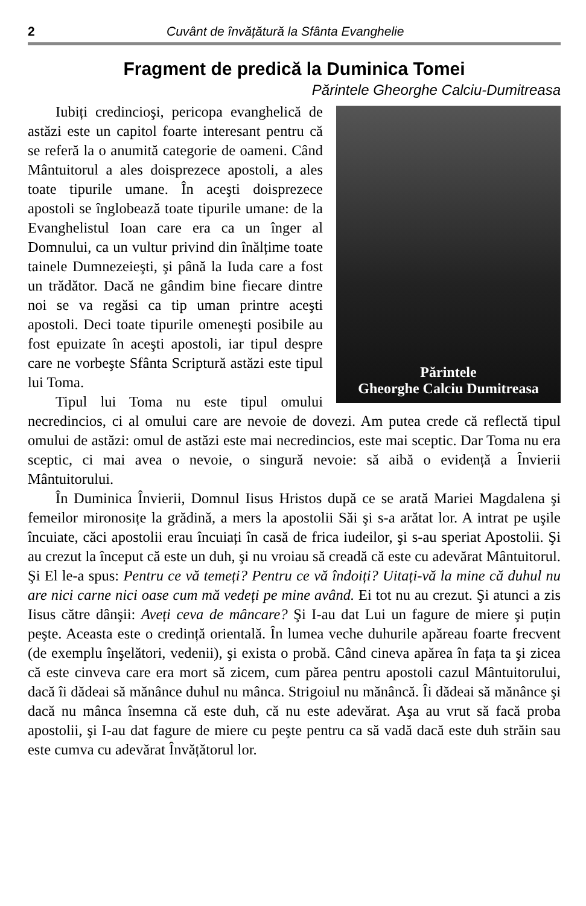2 Cuvânt de învățătură la Sfânta Evanghelie
Fragment de predică la Duminica Tomei
Părintele Gheorghe Calciu-Dumitreasa
Părintele
Gheorghe Calciu Dumitreasa
Iubiți credincioşi, pericopa evanghelică de astăzi este un capitol foarte interesant pentru că se referă la o anumită categorie de oameni. Când Mântuitorul a ales doisprezece apostoli, a ales toate tipurile umane. În aceşti doisprezece apostoli se înglobează toate tipurile umane: de la Evanghelistul Ioan care era ca un înger al Domnului, ca un vultur privind din înălțime toate tainele Dumnezeieşti, şi până la Iuda care a fost un trădător. Dacă ne gândim bine fiecare dintre noi se va regăsi ca tip uman printre aceşti apostoli. Deci toate tipurile omeneşti posibile au fost epuizate în aceşti apostoli, iar tipul despre care ne vorbeşte Sfânta Scriptură astăzi este tipul lui Toma.
Tipul lui Toma nu este tipul omului necredincios, ci al omului care are nevoie de dovezi. Am putea crede că reflectă tipul omului de astăzi: omul de astăzi este mai necredincios, este mai sceptic. Dar Toma nu era sceptic, ci mai avea o nevoie, o singură nevoie: să aibă o evidență a Învierii Mântuitorului.
În Duminica Învierii, Domnul Iisus Hristos după ce se arată Mariei Magdalena şi femeilor mironosițe la grădină, a mers la apostolii Săi şi s-a arătat lor. A intrat pe uşile încuiate, căci apostolii erau încuiați în casă de frica iudeilor, şi s-au speriat Apostolii. Şi au crezut la început că este un duh, şi nu vroiau să creadă că este cu adevărat Mântuitorul. Şi El le-a spus: Pentru ce vă temeți? Pentru ce vă îndoiți? Uitați-vă la mine că duhul nu are nici carne nici oase cum mă vedeți pe mine având. Ei tot nu au crezut. Şi atunci a zis Iisus către dânşii: Aveți ceva de mâncare? Şi I-au dat Lui un fagure de miere şi puțin peşte. Aceasta este o credință orientală. În lumea veche duhurile apăreau foarte frecvent (de exemplu înşelători, vedenii), şi exista o probă. Când cineva apărea în fața ta şi zicea că este cinveva care era mort să zicem, cum părea pentru apostoli cazul Mântuitorului, dacă îi dădeai să mănânce duhul nu mânca. Strigoiul nu mănâncă. Îi dădeai să mănânce şi dacă nu mânca însemna că este duh, că nu este adevărat. Aşa au vrut să facă proba apostolii, şi I-au dat fagure de miere cu peşte pentru ca să vadă dacă este duh străin sau este cumva cu adevărat Învățătorul lor.